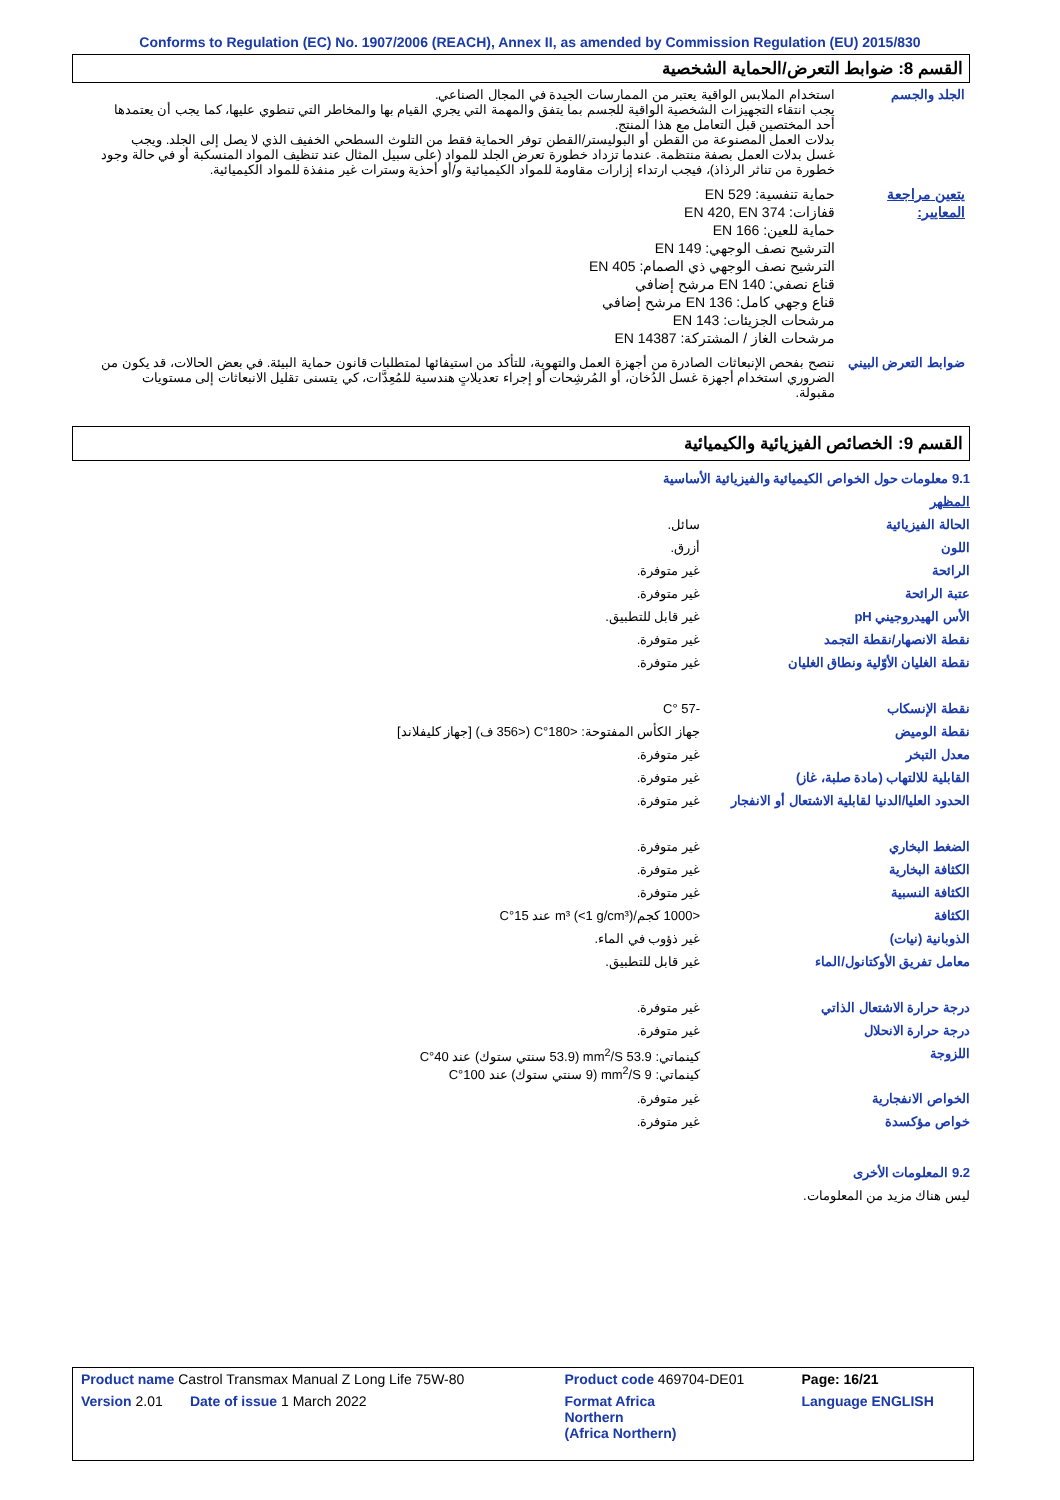Conforms to Regulation (EC) No. 1907/2006 (REACH), Annex II, as amended by Commission Regulation (EU) 2015/830
القسم 8: ضوابط التعرض/الحماية الشخصية
الجلد والجسم استخدام الملابس الواقية يعتبر من الممارسات الجيدة في المجال الصناعي.
يجب انتقاء التجهيزات الشخصية الواقية للجسم بما يتفق والمهمة التي يجري القيام بها والمخاطر التي تنطوي عليها، كما يجب أن يعتمدها أحد المختصين قبل التعامل مع هذا المنتج.
بدلات العمل المصنوعة من القطن أو البوليستر/القطن توفر الحماية فقط من التلوث السطحي الخفيف الذي لا يصل إلى الجلد. ويجب غسل بدلات العمل بصفة منتظمة. عندما تزداد خطورة تعرض الجلد للمواد (على سبيل المثال عند تنظيف المواد المنسكبة أو في حالة وجود خطورة من تناثر الرذاذ)، فيجب ارتداء إزارات مقاومة للمواد الكيميائية و/أو أحذية وسترات غير منفذة للمواد الكيميائية.
يتعين مراجعة المعايير:
حماية تنفسية: EN 529
قفازات: EN 420, EN 374
حماية للعين: EN 166
الترشيح نصف الوجهي: EN 149
الترشيح نصف الوجهي ذي الصمام: EN 405
قناع نصفي: EN 140 مرشح إضافي
قناع وجهي كامل: EN 136 مرشح إضافي
مرشحات الجزيئات: EN 143
مرشحات الغاز / المشتركة: EN 14387
ضوابط التعرض البيني
ننصح بفحص الإنبعاثات الصادرة من أجهزة العمل والتهوية، للتأكد من استيفائها لمتطلبات قانون حماية البيئة. في بعض الحالات، قد يكون من الضروري استخدام أجهزة غسل الدُخان، أو المُرشِحات أو إجراء تعديلاتٍ هندسية للمُعِدَّات، كي يتسنى تقليل الانبعاثات إلى مستويات مقبولة.
القسم 9: الخصائص الفيزيائية والكيميائية
| 9.1 معلومات حول الخواص الكيميائية والفيزيائية الأساسية | |
| المظهر | |
| الحالة الفيزيائية | سائل. |
| اللون | أزرق. |
| الرائحة | غير متوفرة. |
| عتبة الرائحة | غير متوفرة. |
| الأس الهيدروجيني pH | غير قابل للتطبيق. |
| نقطة الانصهار/نقطة التجمد | غير متوفرة. |
| نقطة الغليان الأوّلية ونطاق الغليان | غير متوفرة. |
| نقطة الإنسكاب | -57 °C |
| نقطة الوميض | جهاز الكأس المفتوحة: <180°C (<356 ف) [جهاز كليفلاند] |
| معدل التبخر | غير متوفرة. |
| القابلية للالتهاب (مادة صلبة، غاز) | غير متوفرة. |
| الحدود العليا/الدنيا لقابلية الاشتعال أو الانفجار | غير متوفرة. |
| الضغط البخاري | غير متوفرة. |
| الكثافة البخارية | غير متوفرة. |
| الكثافة النسبية | غير متوفرة. |
| الكثافة | <1000 كجم/m³ (<1 g/cm³) عند 15°C |
| الذوبانية (نيات) | غير ذؤوب في الماء. |
| معامل تفريق الأوكتانول/الماء | غير قابل للتطبيق. |
| درجة حرارة الاشتعال الذاتي | غير متوفرة. |
| درجة حرارة الانحلال | غير متوفرة. |
| اللزوجة | كينماتي: 53.9 mm<sup>2</sup>/S (53.9 سنتي ستوك) عند 40°C كينماتي: 9 mm<sup>2</sup>/S (9 سنتي ستوك) عند 100°C |
| الخواص الانفجارية | غير متوفرة. |
| خواص مؤكسدة | غير متوفرة. |
| 9.2 المعلومات الأخرى | |
| ليس هناك مزيد من المعلومات. | |
| Product name Castrol Transmax Manual Z Long Life 75W-80 | Product code 469704-DE01 | Page: 16/21 |
| Version 2.01 Date of issue 1 March 2022 | Format Africa Northern (Africa Northern) | Language ENGLISH |